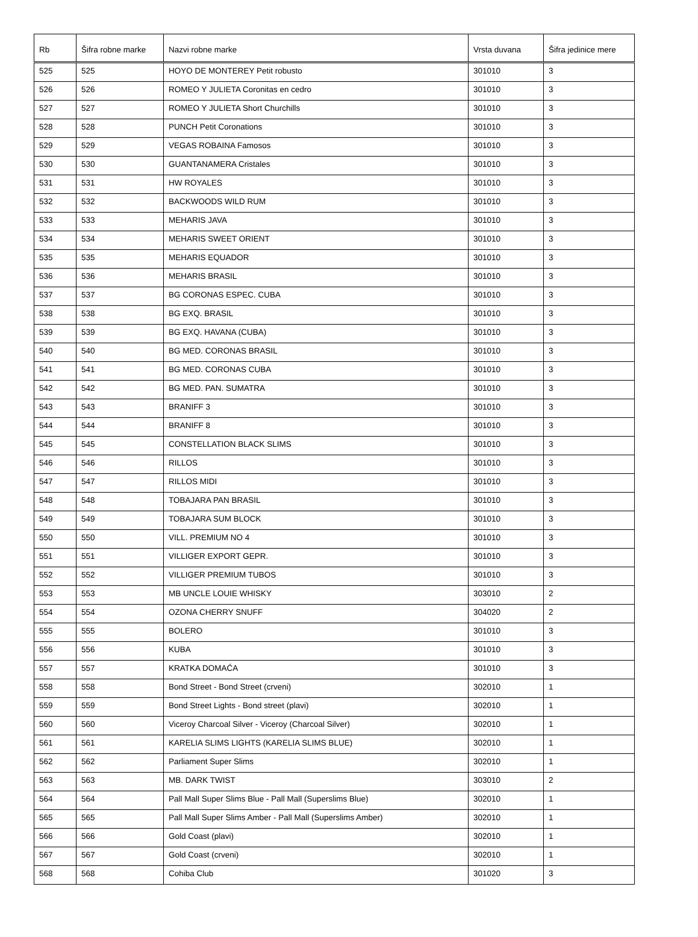| Rb | Šifra robne marke | Nazvi robne marke | Vrsta duvana | Šifra jedinice mere |
| --- | --- | --- | --- | --- |
| 525 | 525 | HOYO DE MONTEREY Petit robusto | 301010 | 3 |
| 526 | 526 | ROMEO Y JULIETA Coronitas en cedro | 301010 | 3 |
| 527 | 527 | ROMEO Y JULIETA Short Churchills | 301010 | 3 |
| 528 | 528 | PUNCH Petit Coronations | 301010 | 3 |
| 529 | 529 | VEGAS ROBAINA Famosos | 301010 | 3 |
| 530 | 530 | GUANTANAMERA Cristales | 301010 | 3 |
| 531 | 531 | HW ROYALES | 301010 | 3 |
| 532 | 532 | BACKWOODS WILD RUM | 301010 | 3 |
| 533 | 533 | MEHARIS JAVA | 301010 | 3 |
| 534 | 534 | MEHARIS SWEET ORIENT | 301010 | 3 |
| 535 | 535 | MEHARIS EQUADOR | 301010 | 3 |
| 536 | 536 | MEHARIS BRASIL | 301010 | 3 |
| 537 | 537 | BG CORONAS ESPEC. CUBA | 301010 | 3 |
| 538 | 538 | BG EXQ. BRASIL | 301010 | 3 |
| 539 | 539 | BG EXQ. HAVANA (CUBA) | 301010 | 3 |
| 540 | 540 | BG MED. CORONAS BRASIL | 301010 | 3 |
| 541 | 541 | BG MED. CORONAS CUBA | 301010 | 3 |
| 542 | 542 | BG MED. PAN. SUMATRA | 301010 | 3 |
| 543 | 543 | BRANIFF 3 | 301010 | 3 |
| 544 | 544 | BRANIFF 8 | 301010 | 3 |
| 545 | 545 | CONSTELLATION BLACK SLIMS | 301010 | 3 |
| 546 | 546 | RILLOS | 301010 | 3 |
| 547 | 547 | RILLOS MIDI | 301010 | 3 |
| 548 | 548 | TOBAJARA PAN BRASIL | 301010 | 3 |
| 549 | 549 | TOBAJARA SUM BLOCK | 301010 | 3 |
| 550 | 550 | VILL. PREMIUM NO 4 | 301010 | 3 |
| 551 | 551 | VILLIGER EXPORT GEPR. | 301010 | 3 |
| 552 | 552 | VILLIGER PREMIUM TUBOS | 301010 | 3 |
| 553 | 553 | MB UNCLE LOUIE WHISKY | 303010 | 2 |
| 554 | 554 | OZONA CHERRY SNUFF | 304020 | 2 |
| 555 | 555 | BOLERO | 301010 | 3 |
| 556 | 556 | KUBA | 301010 | 3 |
| 557 | 557 | KRATKA DOMAĆA | 301010 | 3 |
| 558 | 558 | Bond Street - Bond Street (crveni) | 302010 | 1 |
| 559 | 559 | Bond Street Lights - Bond street (plavi) | 302010 | 1 |
| 560 | 560 | Viceroy Charcoal Silver - Viceroy (Charcoal Silver) | 302010 | 1 |
| 561 | 561 | KARELIA SLIMS LIGHTS (KARELIA SLIMS BLUE) | 302010 | 1 |
| 562 | 562 | Parliament Super Slims | 302010 | 1 |
| 563 | 563 | MB. DARK TWIST | 303010 | 2 |
| 564 | 564 | Pall Mall Super Slims Blue - Pall Mall (Superslims Blue) | 302010 | 1 |
| 565 | 565 | Pall Mall Super Slims Amber - Pall Mall (Superslims Amber) | 302010 | 1 |
| 566 | 566 | Gold Coast (plavi) | 302010 | 1 |
| 567 | 567 | Gold Coast (crveni) | 302010 | 1 |
| 568 | 568 | Cohiba Club | 301020 | 3 |